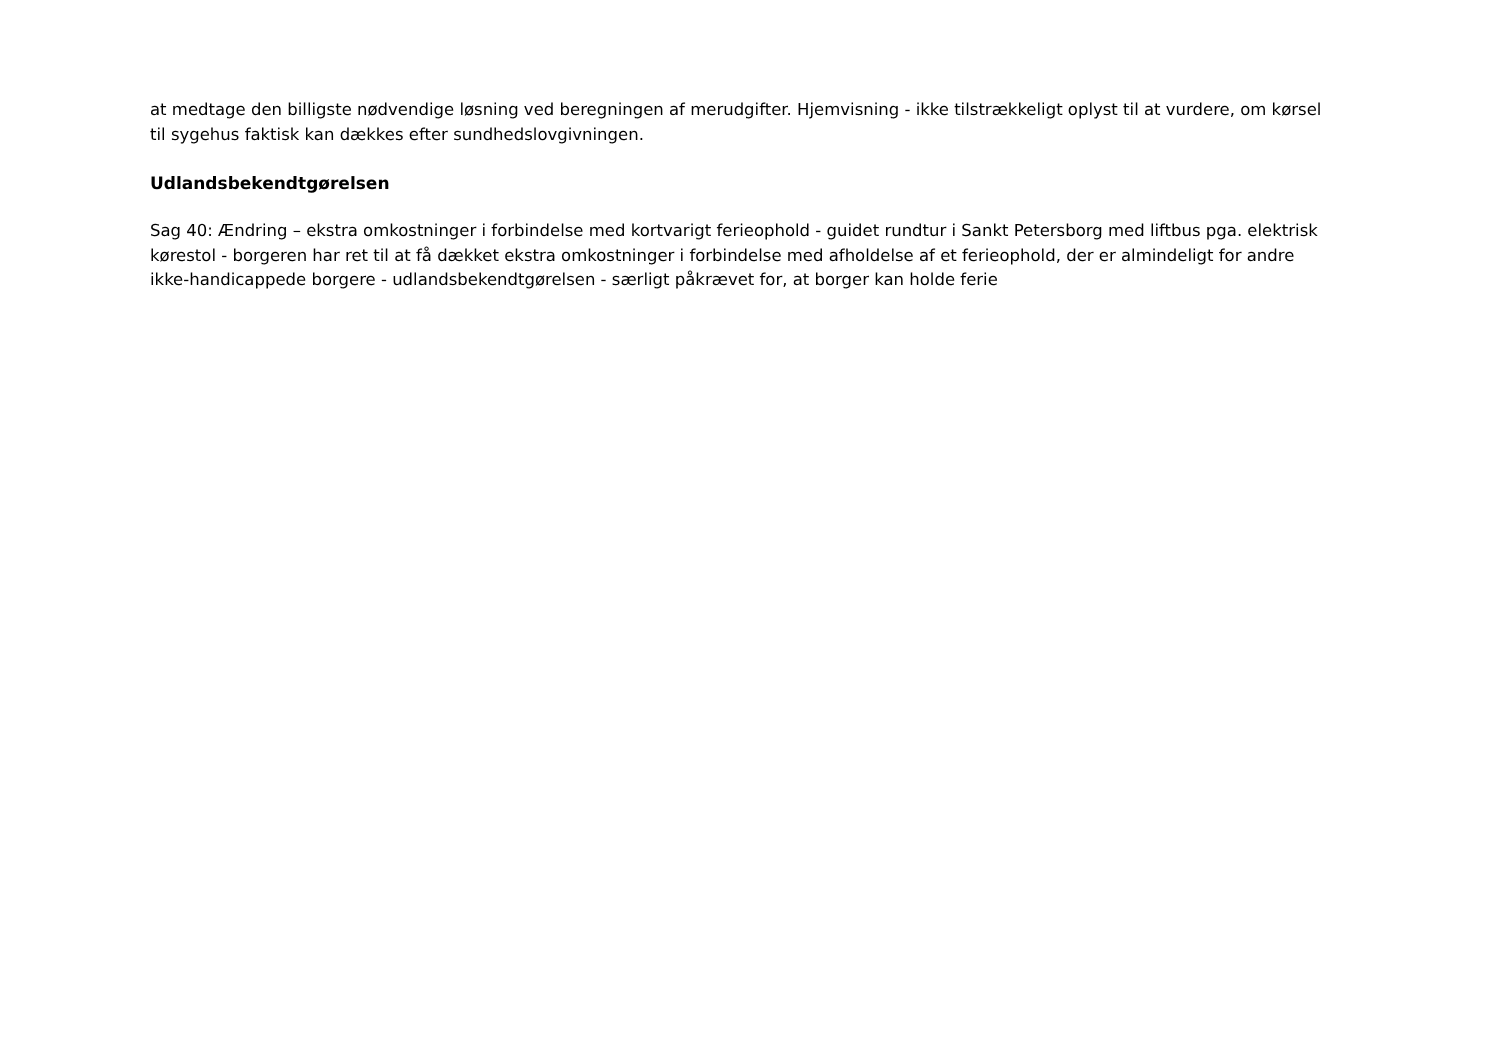at medtage den billigste nødvendige løsning ved beregningen af merudgifter. Hjemvisning - ikke tilstrækkeligt oplyst til at vurdere, om kørsel til sygehus faktisk kan dækkes efter sundhedslovgivningen.
Udlandsbekendtgørelsen
Sag 40: Ændring – ekstra omkostninger i forbindelse med kortvarigt ferieophold - guidet rundtur i Sankt Petersborg med liftbus pga. elektrisk kørestol - borgeren har ret til at få dækket ekstra omkostninger i forbindelse med afholdelse af et ferieophold, der er almindeligt for andre ikke-handicappede borgere - udlandsbekendtgørelsen - særligt påkrævet for, at borger kan holde ferie